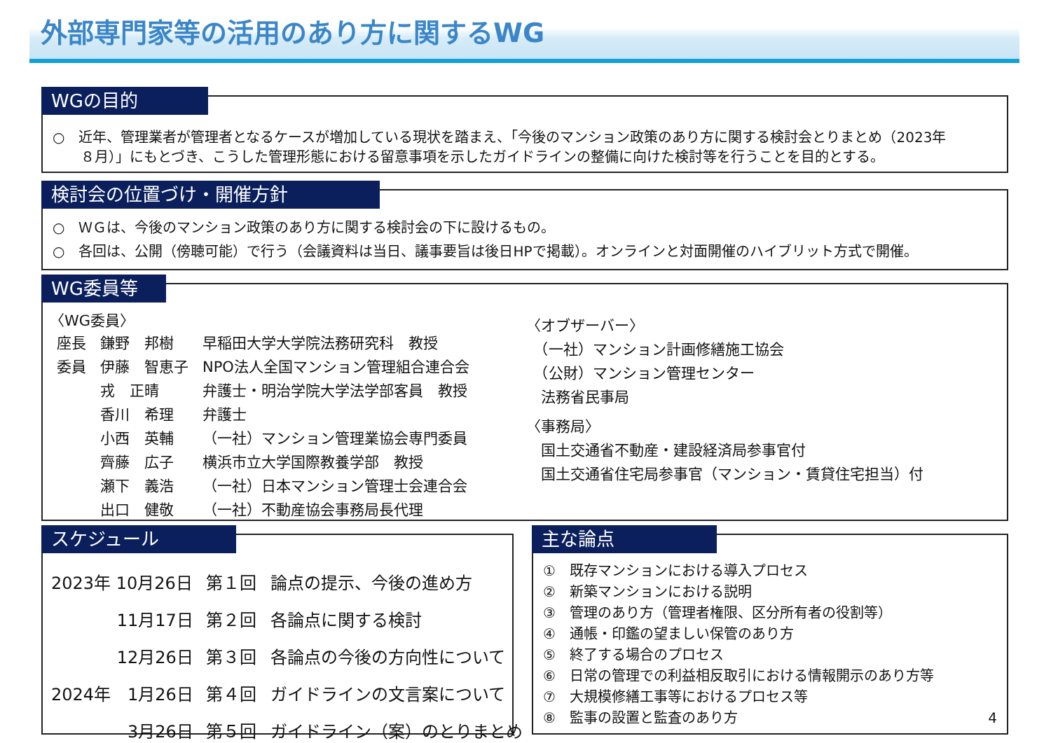外部専門家等の活用のあり方に関するWG
WGの目的
○　近年、管理業者が管理者となるケースが増加している現状を踏まえ、「今後のマンション政策のあり方に関する検討会とりまとめ（2023年
　　８月）」にもとづき、こうした管理形態における留意事項を示したガイドラインの整備に向けた検討等を行うことを目的とする。
検討会の位置づけ・開催方針
○　ＷＧは、今後のマンション政策のあり方に関する検討会の下に設けるもの。
○　各回は、公開（傍聴可能）で行う（会議資料は当日、議事要旨は後日HPで掲載）。オンラインと対面開催のハイブリット方式で開催。
WG委員等
〈WG委員〉
| 座長 | 鎌野 邦樹 | 早稲田大学大学院法務研究科 教授 |
| 委員 | 伊藤 智恵子 | NPO法人全国マンション管理組合連合会 |
| | 戎 正晴 | 弁護士・明治学院大学法学部客員 教授 |
| | 香川 希理 | 弁護士 |
| | 小西 英輔 | （一社）マンション管理業協会専門委員 |
| | 齊藤 広子 | 横浜市立大学国際教養学部 教授 |
| | 瀬下 義浩 | （一社）日本マンション管理士会連合会 |
| | 出口 健敬 | （一社）不動産協会事務局長代理 |
〈オブザーバー〉
　（一社）マンション計画修繕施工協会
　（公財）マンション管理センター
　法務省民事局
〈事務局〉
　国土交通省不動産・建設経済局参事官付
　国土交通省住宅局参事官（マンション・賃貸住宅担当）付
スケジュール
| 2023年 10月26日 | 第１回 | 論点の提示、今後の進め方 |
| 11月17日 | 第２回 | 各論点に関する検討 |
| 12月26日 | 第３回 | 各論点の今後の方向性について |
| 2024年 1月26日 | 第４回 | ガイドラインの文言案について |
| 3月26日 | 第５回 | ガイドライン（案）のとりまとめ |
主な論点
①　既存マンションにおける導入プロセス
②　新築マンションにおける説明
③　管理のあり方（管理者権限、区分所有者の役割等）
④　通帳・印鑑の望ましい保管のあり方
⑤　終了する場合のプロセス
⑥　日常の管理での利益相反取引における情報開示のあり方等
⑦　大規模修繕工事等におけるプロセス等
⑧　監事の設置と監査のあり方 4